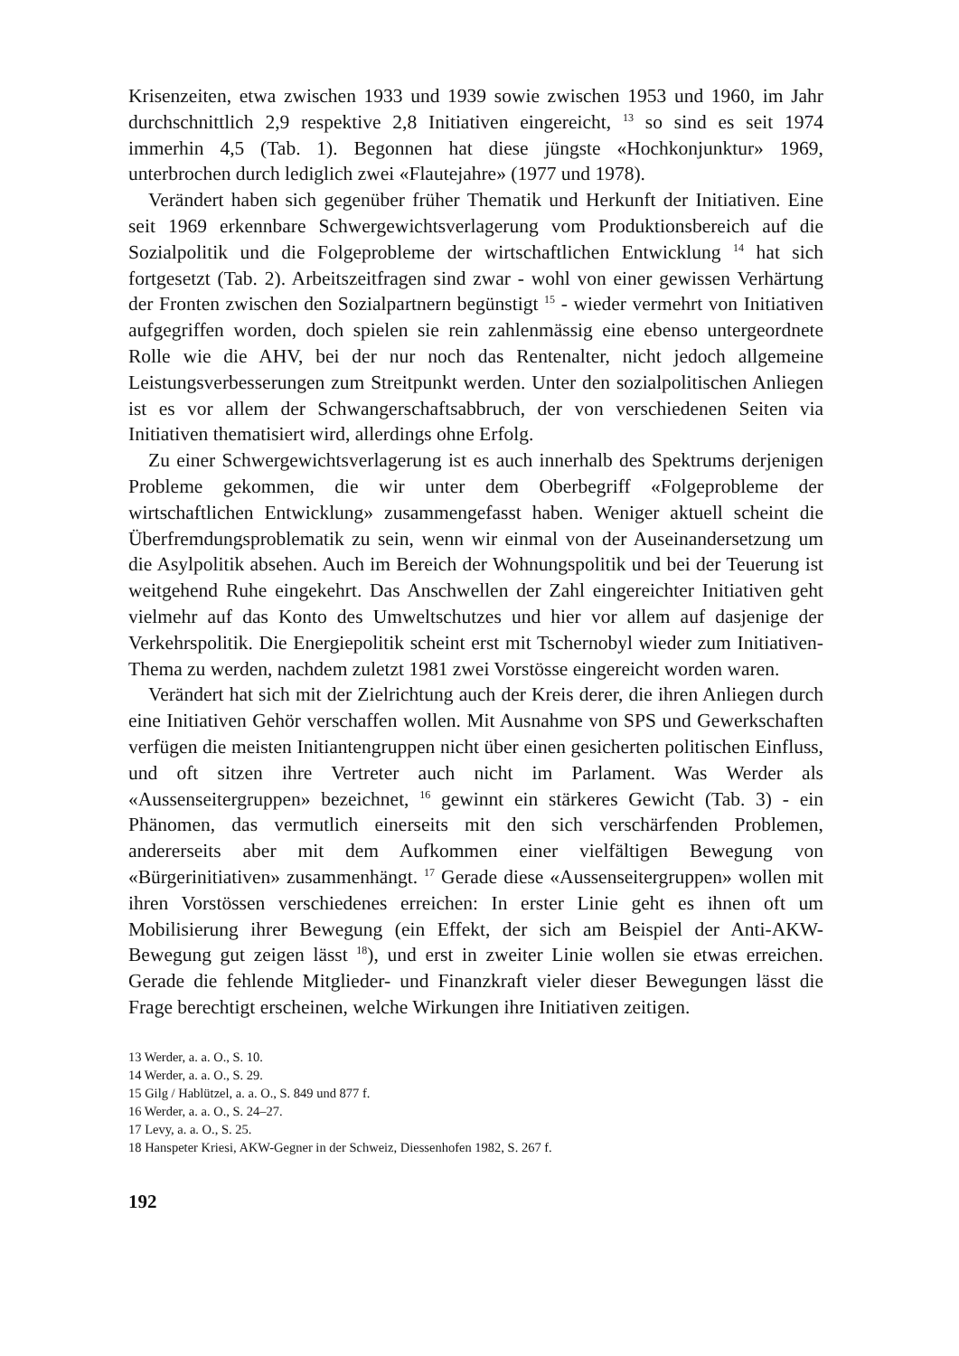Krisenzeiten, etwa zwischen 1933 und 1939 sowie zwischen 1953 und 1960, im Jahr durchschnittlich 2,9 respektive 2,8 Initiativen eingereicht, <sup>13</sup> so sind es seit 1974 immerhin 4,5 (Tab. 1). Begonnen hat diese jüngste «Hochkonjunktur» 1969, unterbrochen durch lediglich zwei «Flautejahre» (1977 und 1978).
Verändert haben sich gegenüber früher Thematik und Herkunft der Initiativen. Eine seit 1969 erkennbare Schwergewichtsverlagerung vom Produktionsbereich auf die Sozialpolitik und die Folgeprobleme der wirtschaftlichen Entwicklung <sup>14</sup> hat sich fortgesetzt (Tab. 2). Arbeitszeitfragen sind zwar - wohl von einer gewissen Verhärtung der Fronten zwischen den Sozialpartnern begünstigt <sup>15</sup> - wieder vermehrt von Initiativen aufgegriffen worden, doch spielen sie rein zahlenmässig eine ebenso untergeordnete Rolle wie die AHV, bei der nur noch das Rentenalter, nicht jedoch allgemeine Leistungsverbesserungen zum Streitpunkt werden. Unter den sozialpolitischen Anliegen ist es vor allem der Schwangerschaftsabbruch, der von verschiedenen Seiten via Initiativen thematisiert wird, allerdings ohne Erfolg.
Zu einer Schwergewichtsverlagerung ist es auch innerhalb des Spektrums derjenigen Probleme gekommen, die wir unter dem Oberbegriff «Folgeprobleme der wirtschaftlichen Entwicklung» zusammengefasst haben. Weniger aktuell scheint die Überfremdungsproblematik zu sein, wenn wir einmal von der Auseinandersetzung um die Asylpolitik absehen. Auch im Bereich der Wohnungspolitik und bei der Teuerung ist weitgehend Ruhe eingekehrt. Das Anschwellen der Zahl eingereichter Initiativen geht vielmehr auf das Konto des Umweltschutzes und hier vor allem auf dasjenige der Verkehrspolitik. Die Energiepolitik scheint erst mit Tschernobyl wieder zum Initiativen-Thema zu werden, nachdem zuletzt 1981 zwei Vorstösse eingereicht worden waren.
Verändert hat sich mit der Zielrichtung auch der Kreis derer, die ihren Anliegen durch eine Initiativen Gehör verschaffen wollen. Mit Ausnahme von SPS und Gewerkschaften verfügen die meisten Initiantengruppen nicht über einen gesicherten politischen Einfluss, und oft sitzen ihre Vertreter auch nicht im Parlament. Was Werder als «Aussenseitergruppen» bezeichnet, <sup>16</sup> gewinnt ein stärkeres Gewicht (Tab. 3) - ein Phänomen, das vermutlich einerseits mit den sich verschärfenden Problemen, andererseits aber mit dem Aufkommen einer vielfältigen Bewegung von «Bürgerinitiativen» zusammenhängt. <sup>17</sup> Gerade diese «Aussenseitergruppen» wollen mit ihren Vorstössen verschiedenes erreichen: In erster Linie geht es ihnen oft um Mobilisierung ihrer Bewegung (ein Effekt, der sich am Beispiel der Anti-AKW-Bewegung gut zeigen lässt <sup>18</sup>), und erst in zweiter Linie wollen sie etwas erreichen. Gerade die fehlende Mitglieder- und Finanzkraft vieler dieser Bewegungen lässt die Frage berechtigt erscheinen, welche Wirkungen ihre Initiativen zeitigen.
13 Werder, a. a. O., S. 10.
14 Werder, a. a. O., S. 29.
15 Gilg / Hablützel, a. a. O., S. 849 und 877 f.
16 Werder, a. a. O., S. 24–27.
17 Levy, a. a. O., S. 25.
18 Hanspeter Kriesi, AKW-Gegner in der Schweiz, Diessenhofen 1982, S. 267 f.
192